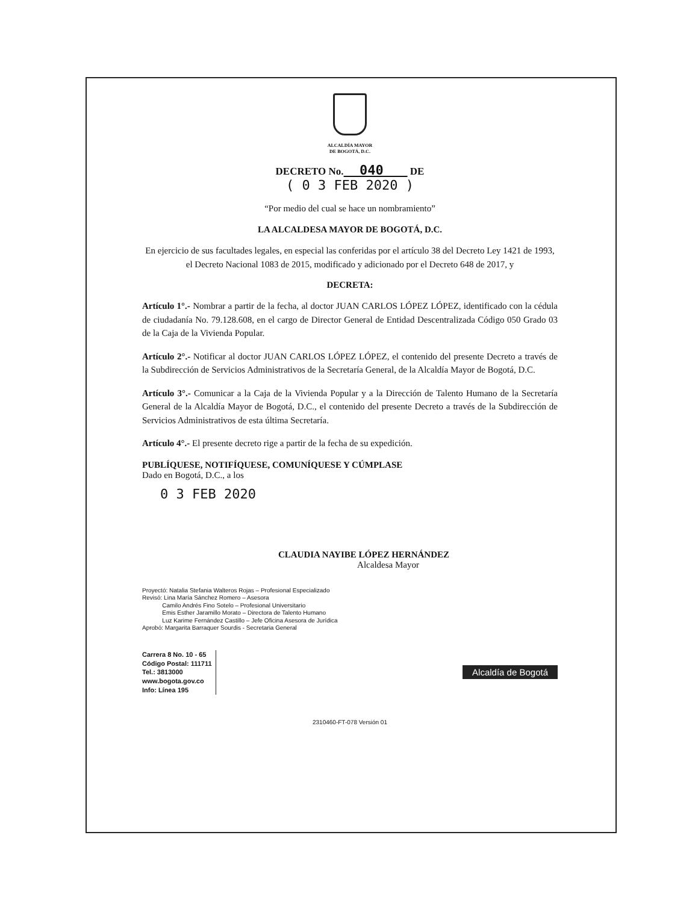ALCALDÍA MAYOR
DE BOGOTÁ, D.C.
DECRETO No. 040 DE
( 0 3 FEB 2020 )
“Por medio del cual se hace un nombramiento”
LA ALCALDESA MAYOR DE BOGOTÁ, D.C.
En ejercicio de sus facultades legales, en especial las conferidas por el artículo 38 del Decreto Ley 1421 de 1993, el Decreto Nacional 1083 de 2015, modificado y adicionado por el Decreto 648 de 2017, y
DECRETA:
Artículo 1°.- Nombrar a partir de la fecha, al doctor JUAN CARLOS LÓPEZ LÓPEZ, identificado con la cédula de ciudadanía No. 79.128.608, en el cargo de Director General de Entidad Descentralizada Código 050 Grado 03 de la Caja de la Vivienda Popular.
Artículo 2°.- Notificar al doctor JUAN CARLOS LÓPEZ LÓPEZ, el contenido del presente Decreto a través de la Subdirección de Servicios Administrativos de la Secretaría General, de la Alcaldía Mayor de Bogotá, D.C.
Artículo 3°.- Comunicar a la Caja de la Vivienda Popular y a la Dirección de Talento Humano de la Secretaría General de la Alcaldía Mayor de Bogotá, D.C., el contenido del presente Decreto a través de la Subdirección de Servicios Administrativos de esta última Secretaría.
Artículo 4°.- El presente decreto rige a partir de la fecha de su expedición.
PUBLÍQUESE, NOTIFÍQUESE, COMUNÍQUESE Y CÚMPLASE
Dado en Bogotá, D.C., a los
0 3 FEB 2020
CLAUDIA NAYIBE LÓPEZ HERNÁNDEZ
Alcaldesa Mayor
Proyectó: Natalia Stefania Walteros Rojas – Profesional Especializado
Revisó: Lina María Sánchez Romero – Asesora
Camilo Andrés Fino Sotelo – Profesional Universitario
Emis Esther Jaramillo Morato – Directora de Talento Humano
Luz Karime Fernández Castillo – Jefe Oficina Asesora de Jurídica
Aprobó: Margarita Barraquer Sourdis - Secretaria General
Carrera 8 No. 10 - 65
Código Postal: 111711
Tel.: 3813000
www.bogota.gov.co
Info: Línea 195
Alcaldía de Bogotá
2310460-FT-078 Versión 01